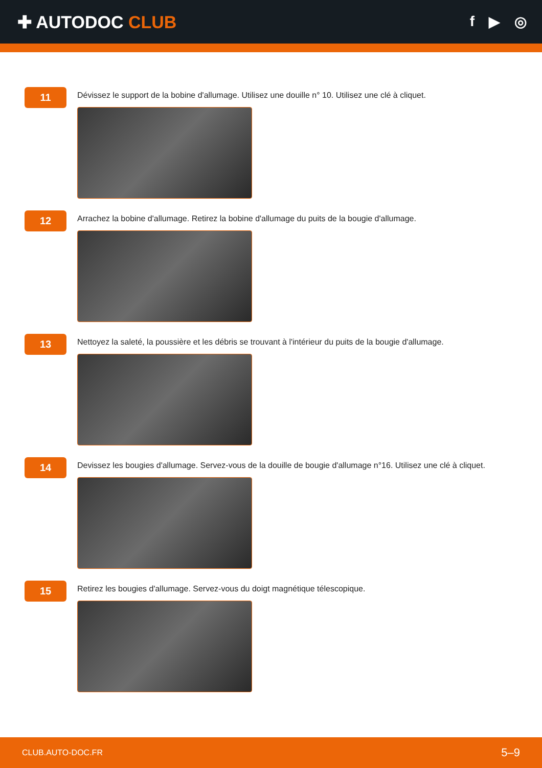✚ AUTODOC CLUB
f ▶ ◎
11
Dévissez le support de la bobine d'allumage. Utilisez une douille n° 10. Utilisez une clé à cliquet.
12
Arrachez la bobine d'allumage. Retirez la bobine d'allumage du puits de la bougie d'allumage.
13
Nettoyez la saleté, la poussière et les débris se trouvant à l'intérieur du puits de la bougie d'allumage.
14
Devissez les bougies d'allumage. Servez-vous de la douille de bougie d'allumage n°16. Utilisez une clé à cliquet.
15
Retirez les bougies d'allumage. Servez-vous du doigt magnétique télescopique.
CLUB.AUTO-DOC.FR 5–9